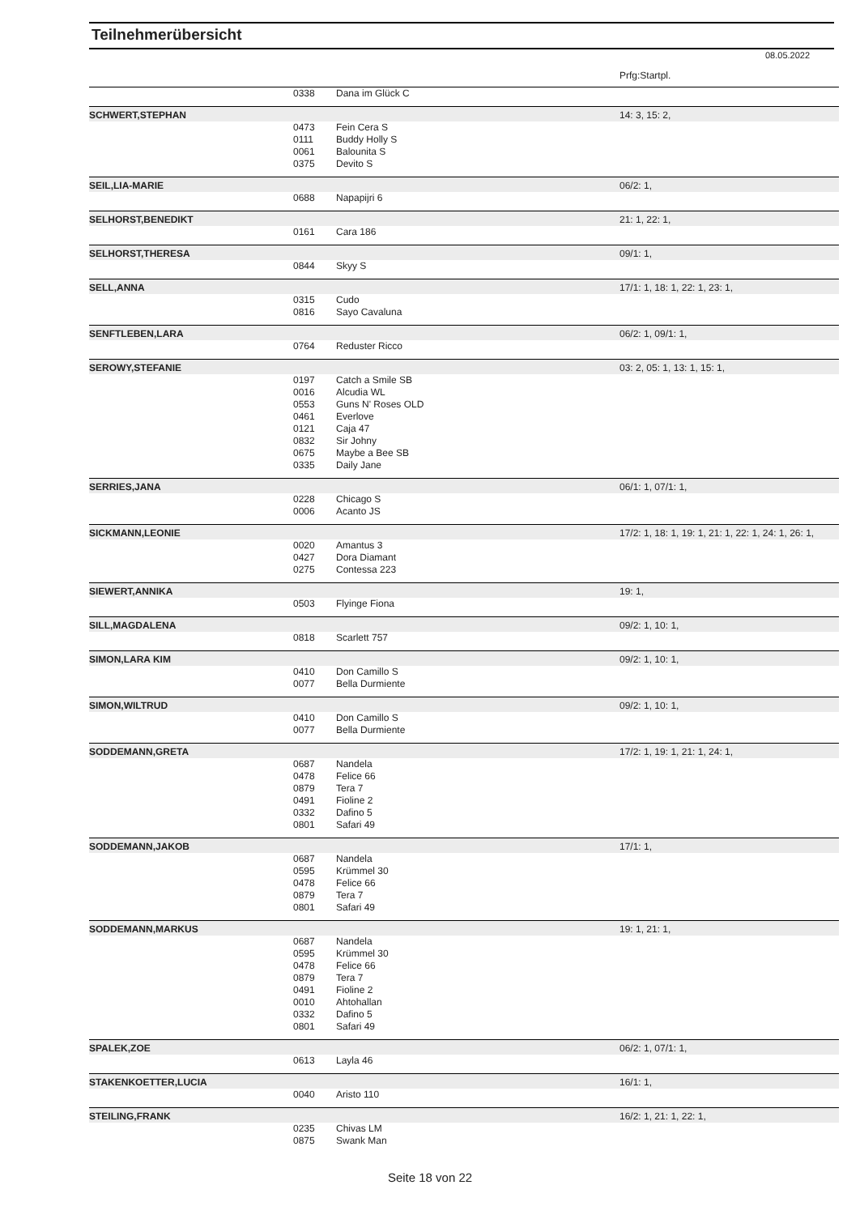Teilnehmerübersicht
08.05.2022
| | | | Prfg:Startpl. |
| | 0338 | Dana im Glück C | |
| SCHWERT,STEPHAN | | | 14: 3, 15: 2, |
| | 0473 | Fein Cera S | |
| | 0111 | Buddy Holly S | |
| | 0061 | Balounita S | |
| | 0375 | Devito S | |
| SEIL,LIA-MARIE | | | 06/2: 1, |
| | 0688 | Napapijri 6 | |
| SELHORST,BENEDIKT | | | 21: 1, 22: 1, |
| | 0161 | Cara 186 | |
| SELHORST,THERESA | | | 09/1: 1, |
| | 0844 | Skyy S | |
| SELL,ANNA | | | 17/1: 1, 18: 1, 22: 1, 23: 1, |
| | 0315 | Cudo | |
| | 0816 | Sayo Cavaluna | |
| SENFTLEBEN,LARA | | | 06/2: 1, 09/1: 1, |
| | 0764 | Reduster Ricco | |
| SEROWY,STEFANIE | | | 03: 2, 05: 1, 13: 1, 15: 1, |
| | 0197 | Catch a Smile SB | |
| | 0016 | Alcudia WL | |
| | 0553 | Guns N' Roses OLD | |
| | 0461 | Everlove | |
| | 0121 | Caja 47 | |
| | 0832 | Sir Johny | |
| | 0675 | Maybe a Bee SB | |
| | 0335 | Daily Jane | |
| SERRIES,JANA | | | 06/1: 1, 07/1: 1, |
| | 0228 | Chicago S | |
| | 0006 | Acanto JS | |
| SICKMANN,LEONIE | | | 17/2: 1, 18: 1, 19: 1, 21: 1, 22: 1, 24: 1, 26: 1, |
| | 0020 | Amantus 3 | |
| | 0427 | Dora Diamant | |
| | 0275 | Contessa 223 | |
| SIEWERT,ANNIKA | | | 19: 1, |
| | 0503 | Flyinge Fiona | |
| SILL,MAGDALENA | | | 09/2: 1, 10: 1, |
| | 0818 | Scarlett 757 | |
| SIMON,LARA KIM | | | 09/2: 1, 10: 1, |
| | 0410 | Don Camillo S | |
| | 0077 | Bella Durmiente | |
| SIMON,WILTRUD | | | 09/2: 1, 10: 1, |
| | 0410 | Don Camillo S | |
| | 0077 | Bella Durmiente | |
| SODDEMANN,GRETA | | | 17/2: 1, 19: 1, 21: 1, 24: 1, |
| | 0687 | Nandela | |
| | 0478 | Felice 66 | |
| | 0879 | Tera 7 | |
| | 0491 | Fioline 2 | |
| | 0332 | Dafino 5 | |
| | 0801 | Safari 49 | |
| SODDEMANN,JAKOB | | | 17/1: 1, |
| | 0687 | Nandela | |
| | 0595 | Krümmel 30 | |
| | 0478 | Felice 66 | |
| | 0879 | Tera 7 | |
| | 0801 | Safari 49 | |
| SODDEMANN,MARKUS | | | 19: 1, 21: 1, |
| | 0687 | Nandela | |
| | 0595 | Krümmel 30 | |
| | 0478 | Felice 66 | |
| | 0879 | Tera 7 | |
| | 0491 | Fioline 2 | |
| | 0010 | Ahtohallan | |
| | 0332 | Dafino 5 | |
| | 0801 | Safari 49 | |
| SPALEK,ZOE | | | 06/2: 1, 07/1: 1, |
| | 0613 | Layla 46 | |
| STAKENKOETTER,LUCIA | | | 16/1: 1, |
| | 0040 | Aristo 110 | |
| STEILING,FRANK | | | 16/2: 1, 21: 1, 22: 1, |
| | 0235 | Chivas LM | |
| | 0875 | Swank Man | |
Seite 18 von 22